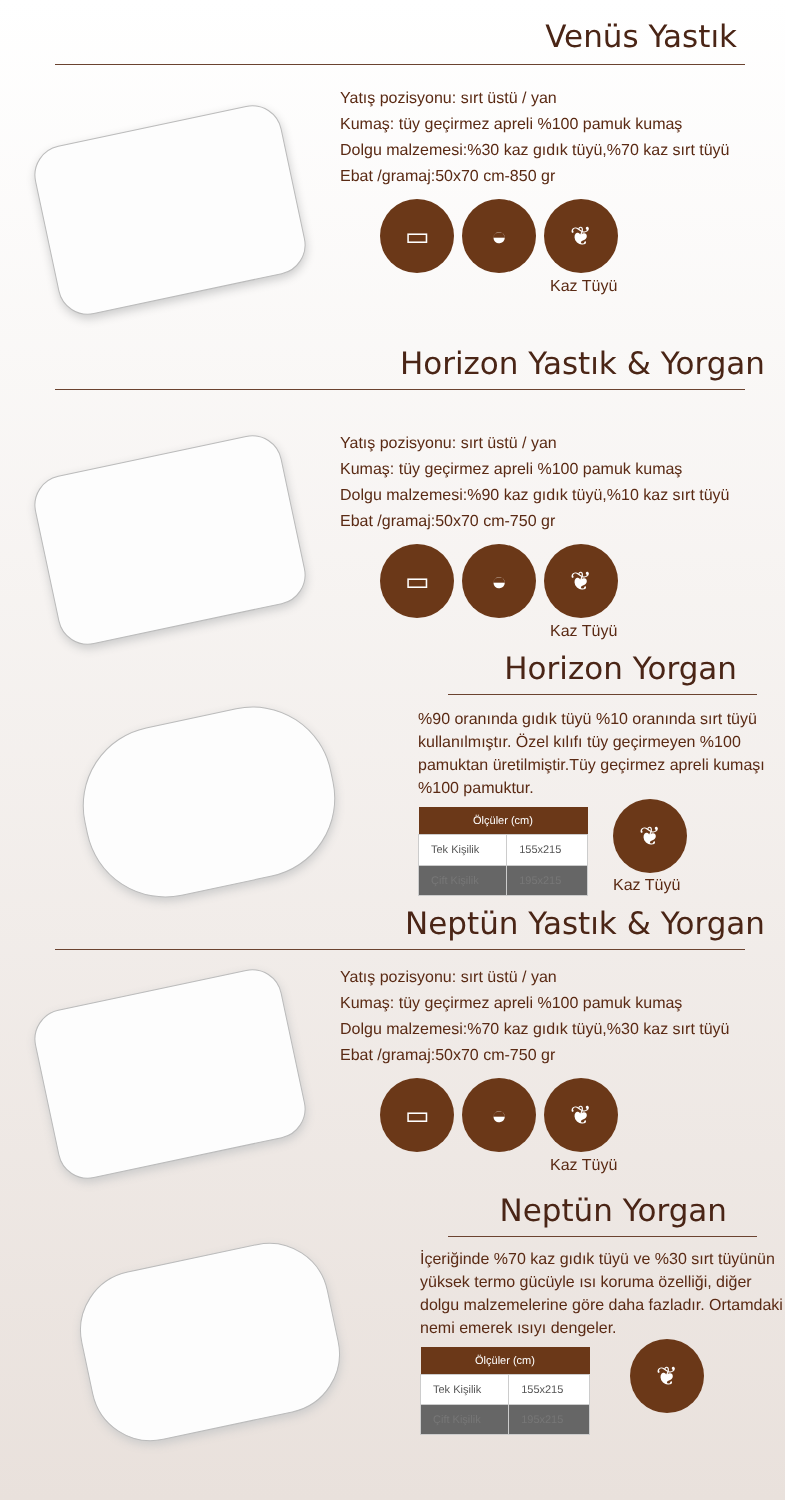Venüs Yastık
Yatış pozisyonu: sırt üstü / yan
Kumaş: tüy geçirmez apreli %100 pamuk kumaş
Dolgu malzemesi:%30 kaz gıdık tüyü,%70 kaz sırt tüyü
Ebat /gramaj:50x70 cm-850 gr
▭ ◒ ❦
Kaz Tüyü
Horizon Yastık & Yorgan
Yatış pozisyonu: sırt üstü / yan
Kumaş: tüy geçirmez apreli %100 pamuk kumaş
Dolgu malzemesi:%90 kaz gıdık tüyü,%10 kaz sırt tüyü
Ebat /gramaj:50x70 cm-750 gr
▭ ◒ ❦
Kaz Tüyü
Horizon Yorgan
%90 oranında gıdık tüyü %10 oranında sırt tüyü kullanılmıştır. Özel kılıfı tüy geçirmeyen %100 pamuktan üretilmiştir.Tüy geçirmez apreli kumaşı %100 pamuktur.
| Ölçüler (cm) | |
| --- | --- |
| Tek Kişilik | 155x215 |
| Çift Kişilik | 195x215 |
❦
Kaz Tüyü
Neptün Yastık & Yorgan
Yatış pozisyonu: sırt üstü / yan
Kumaş: tüy geçirmez apreli %100 pamuk kumaş
Dolgu malzemesi:%70 kaz gıdık tüyü,%30 kaz sırt tüyü
Ebat /gramaj:50x70 cm-750 gr
▭ ◒ ❦
Kaz Tüyü
Neptün Yorgan
İçeriğinde %70 kaz gıdık tüyü ve %30 sırt tüyünün yüksek termo gücüyle ısı koruma özelliği, diğer dolgu malzemelerine göre daha fazladır. Ortamdaki nemi emerek ısıyı dengeler.
| Ölçüler (cm) | |
| --- | --- |
| Tek Kişilik | 155x215 |
| Çift Kişilik | 195x215 |
❦